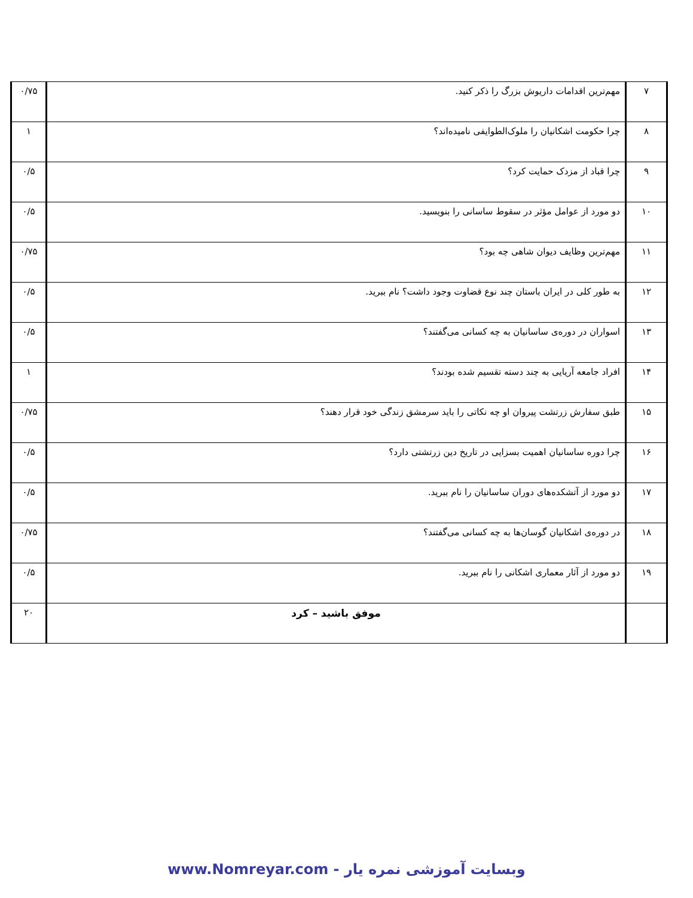| ۷ | مهم‌ترین اقدامات داریوش بزرگ را ذکر کنید. | ۰/۷۵ |
| ۸ | چرا حکومت اشکانیان را ملوک‌الطوایفی نامیده‌اند؟ | ۱ |
| ۹ | چرا قباد از مزدک حمایت کرد؟ | ۰/۵ |
| ۱۰ | دو مورد از عوامل مؤثر در سقوط ساسانی را بنویسید. | ۰/۵ |
| ۱۱ | مهم‌ترین وظایف دیوان شاهی چه بود؟ | ۰/۷۵ |
| ۱۲ | به طور کلی در ایران باستان چند نوع قضاوت وجود داشت؟ نام ببرید. | ۰/۵ |
| ۱۳ | اسواران در دوره‌ی ساسانیان به چه کسانی می‌گفتند؟ | ۰/۵ |
| ۱۴ | افراد جامعه آریایی به چند دسته تقسیم شده بودند؟ | ۱ |
| ۱۵ | طبق سفارش زرتشت پیروان او چه نکاتی را باید سرمشق زندگی خود قرار دهند؟ | ۰/۷۵ |
| ۱۶ | چرا دوره ساسانیان اهمیت بسزایی در تاریخ دین زرتشتی دارد؟ | ۰/۵ |
| ۱۷ | دو مورد از آتشکده‌های دوران ساسانیان را نام ببرید. | ۰/۵ |
| ۱۸ | در دوره‌ی اشکانیان گوسان‌ها به چه کسانی می‌گفتند؟ | ۰/۷۵ |
| ۱۹ | دو مورد از آثار معماری اشکانی را نام ببرید. | ۰/۵ |
| | موفق باشید – کرد | ۲۰ |
وبسایت آموزشی نمره یار - www.Nomreyar.com